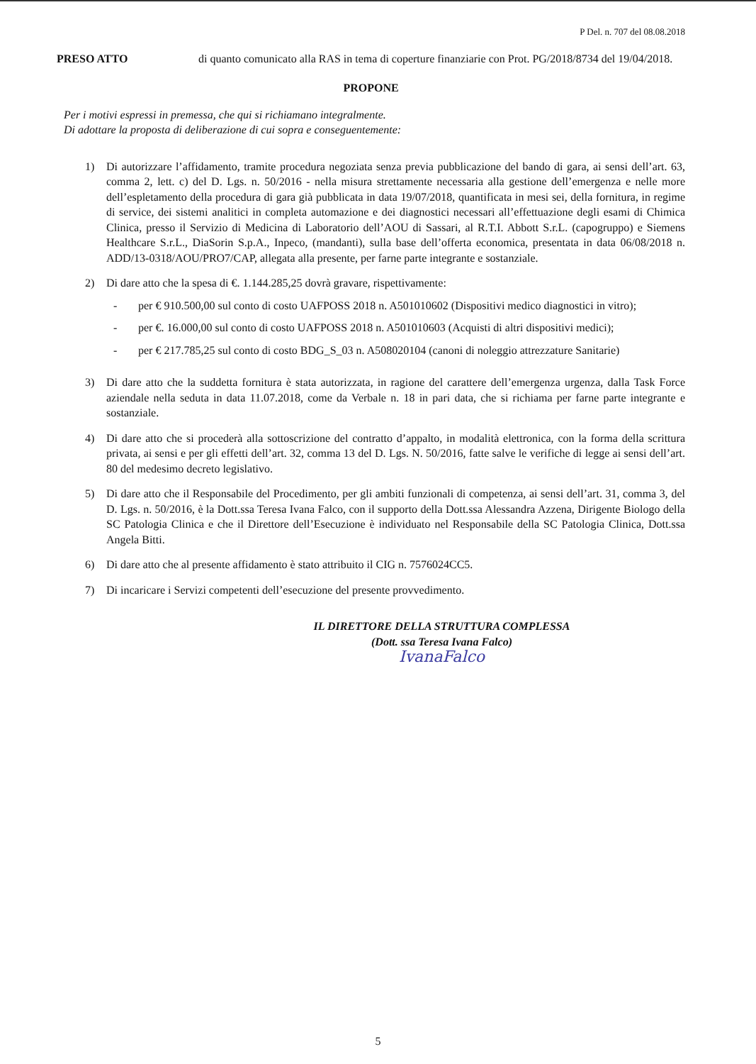P Del. n. 707 del 08.08.2018
PRESO ATTO di quanto comunicato alla RAS in tema di coperture finanziarie con Prot. PG/2018/8734 del 19/04/2018.
PROPONE
Per i motivi espressi in premessa, che qui si richiamano integralmente.
Di adottare la proposta di deliberazione di cui sopra e conseguentemente:
1) Di autorizzare l’affidamento, tramite procedura negoziata senza previa pubblicazione del bando di gara, ai sensi dell’art. 63, comma 2, lett. c) del D. Lgs. n. 50/2016 - nella misura strettamente necessaria alla gestione dell’emergenza e nelle more dell’espletamento della procedura di gara già pubblicata in data 19/07/2018, quantificata in mesi sei, della fornitura, in regime di service, dei sistemi analitici in completa automazione e dei diagnostici necessari all’effettuazione degli esami di Chimica Clinica, presso il Servizio di Medicina di Laboratorio dell’AOU di Sassari, al R.T.I. Abbott S.r.L. (capogruppo) e Siemens Healthcare S.r.L., DiaSorin S.p.A., Inpeco, (mandanti), sulla base dell’offerta economica, presentata in data 06/08/2018 n. ADD/13-0318/AOU/PRO7/CAP, allegata alla presente, per farne parte integrante e sostanziale.
2) Di dare atto che la spesa di €. 1.144.285,25 dovrà gravare, rispettivamente:
- per € 910.500,00 sul conto di costo UAFPOSS 2018 n. A501010602 (Dispositivi medico diagnostici in vitro);
- per €. 16.000,00 sul conto di costo UAFPOSS 2018 n. A501010603 (Acquisti di altri dispositivi medici);
- per € 217.785,25 sul conto di costo BDG_S_03 n. A508020104 (canoni di noleggio attrezzature Sanitarie)
3) Di dare atto che la suddetta fornitura è stata autorizzata, in ragione del carattere dell’emergenza urgenza, dalla Task Force aziendale nella seduta in data 11.07.2018, come da Verbale n. 18 in pari data, che si richiama per farne parte integrante e sostanziale.
4) Di dare atto che si procederà alla sottoscrizione del contratto d’appalto, in modalità elettronica, con la forma della scrittura privata, ai sensi e per gli effetti dell’art. 32, comma 13 del D. Lgs. N. 50/2016, fatte salve le verifiche di legge ai sensi dell’art. 80 del medesimo decreto legislativo.
5) Di dare atto che il Responsabile del Procedimento, per gli ambiti funzionali di competenza, ai sensi dell’art. 31, comma 3, del D. Lgs. n. 50/2016, è la Dott.ssa Teresa Ivana Falco, con il supporto della Dott.ssa Alessandra Azzena, Dirigente Biologo della SC Patologia Clinica e che il Direttore dell’Esecuzione è individuato nel Responsabile della SC Patologia Clinica, Dott.ssa Angela Bitti.
6) Di dare atto che al presente affidamento è stato attribuito il CIG n. 7576024CC5.
7) Di incaricare i Servizi competenti dell’esecuzione del presente provvedimento.
IL DIRETTORE DELLA STRUTTURA COMPLESSA
(Dott. ssa Teresa Ivana Falco)
IvanaFalco
5